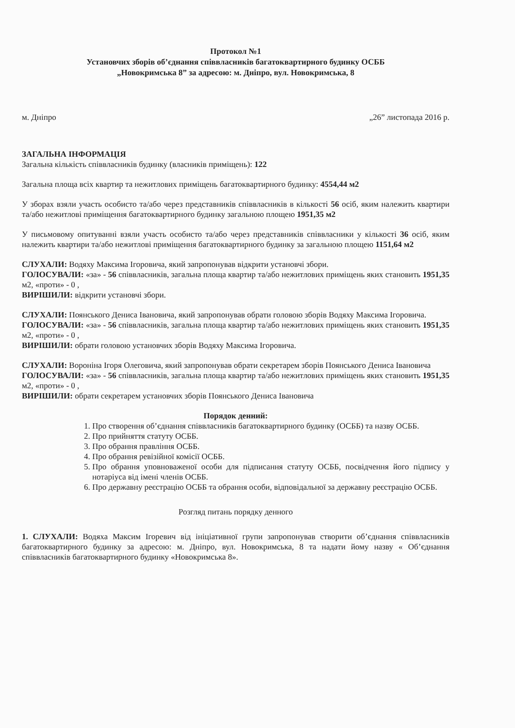Протокол №1
Установчих зборів об’єднання співвласників багатоквартирного будинку ОСББ
„Новокримська 8” за адресою: м. Дніпро, вул. Новокримська, 8
м. Дніпро „26” листопада 2016 р.
ЗАГАЛЬНА ІНФОРМАЦІЯ
Загальна кількість співвласників будинку (власників приміщень): 122
Загальна площа всіх квартир та нежитлових приміщень багатоквартирного будинку: 4554,44 м2
У зборах взяли участь особисто та/або через представників співвласників в кількості 56 осіб, яким належить квартири та/або нежитлові приміщення багатоквартирного будинку загальною площею 1951,35 м2
У письмовому опитуванні взяли участь особисто та/або через представників співвласники у кількості 36 осіб, яким належить квартири та/або нежитлові приміщення багатоквартирного будинку за загальною площею 1151,64 м2
СЛУХАЛИ: Водяху Максима Ігоровича, який запропонував відкрити установчі збори.
ГОЛОСУВАЛИ: «за» - 56 співвласників, загальна площа квартир та/або нежитлових приміщень яких становить 1951,35 м2, «проти» - 0 ,
ВИРІШИЛИ: відкрити установчі збори.
СЛУХАЛИ: Поянського Дениса Івановича, який запропонував обрати головою зборів Водяху Максима Ігоровича.
ГОЛОСУВАЛИ: «за» - 56 співвласників, загальна площа квартир та/або нежитлових приміщень яких становить 1951,35 м2, «проти» - 0 ,
ВИРІШИЛИ: обрати головою установчих зборів Водяху Максима Ігоровича.
СЛУХАЛИ: Вороніна Ігоря Олеговича, який запропонував обрати секретарем зборів Поянського Дениса Івановича
ГОЛОСУВАЛИ: «за» - 56 співвласників, загальна площа квартир та/або нежитлових приміщень яких становить 1951,35 м2, «проти» - 0 ,
ВИРІШИЛИ: обрати секретарем установчих зборів Поянського Дениса Івановича
Порядок денний:
1. Про створення об’єднання співвласників багатоквартирного будинку (ОСББ) та назву ОСББ.
2. Про прийняття статуту ОСББ.
3. Про обрання правління ОСББ.
4. Про обрання ревізійної комісії ОСББ.
5. Про обрання уповноваженої особи для підписання статуту ОСББ, посвідчення його підпису у нотаріуса від імені членів ОСББ.
6. Про державну реєстрацію ОСББ та обрання особи, відповідальної за державну реєстрацію ОСББ.
Розгляд питань порядку денного
1. СЛУХАЛИ: Водяха Максим Ігоревич від ініціативної групи запропонував створити об’єднання співвласників багатоквартирного будинку за адресою: м. Дніпро, вул. Новокримська, 8 та надати йому назву « Об’єднання співвласників багатоквартирного будинку «Новокримська 8».